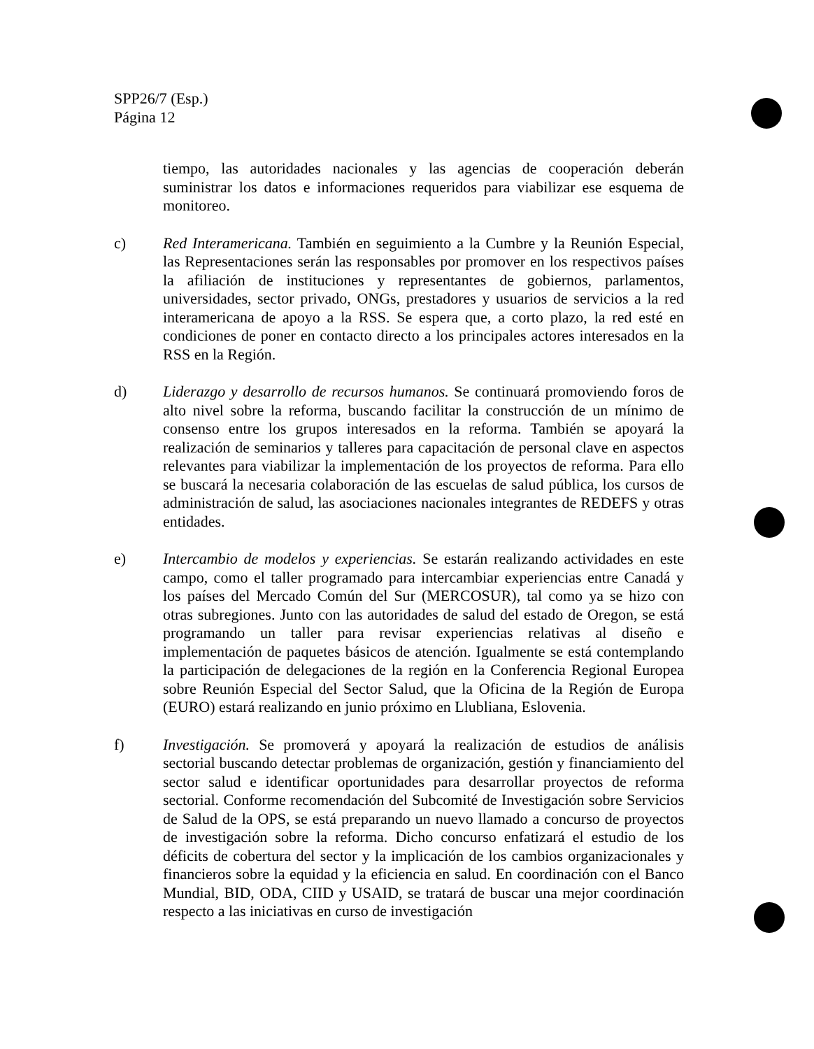SPP26/7 (Esp.)
Página 12
tiempo, las autoridades nacionales y las agencias de cooperación deberán suministrar los datos e informaciones requeridos para viabilizar ese esquema de monitoreo.
c) Red Interamericana. También en seguimiento a la Cumbre y la Reunión Especial, las Representaciones serán las responsables por promover en los respectivos países la afiliación de instituciones y representantes de gobiernos, parlamentos, universidades, sector privado, ONGs, prestadores y usuarios de servicios a la red interamericana de apoyo a la RSS. Se espera que, a corto plazo, la red esté en condiciones de poner en contacto directo a los principales actores interesados en la RSS en la Región.
d) Liderazgo y desarrollo de recursos humanos. Se continuará promoviendo foros de alto nivel sobre la reforma, buscando facilitar la construcción de un mínimo de consenso entre los grupos interesados en la reforma. También se apoyará la realización de seminarios y talleres para capacitación de personal clave en aspectos relevantes para viabilizar la implementación de los proyectos de reforma. Para ello se buscará la necesaria colaboración de las escuelas de salud pública, los cursos de administración de salud, las asociaciones nacionales integrantes de REDEFS y otras entidades.
e) Intercambio de modelos y experiencias. Se estarán realizando actividades en este campo, como el taller programado para intercambiar experiencias entre Canadá y los países del Mercado Común del Sur (MERCOSUR), tal como ya se hizo con otras subregiones. Junto con las autoridades de salud del estado de Oregon, se está programando un taller para revisar experiencias relativas al diseño e implementación de paquetes básicos de atención. Igualmente se está contemplando la participación de delegaciones de la región en la Conferencia Regional Europea sobre Reunión Especial del Sector Salud, que la Oficina de la Región de Europa (EURO) estará realizando en junio próximo en Llubliana, Eslovenia.
f) Investigación. Se promoverá y apoyará la realización de estudios de análisis sectorial buscando detectar problemas de organización, gestión y financiamiento del sector salud e identificar oportunidades para desarrollar proyectos de reforma sectorial. Conforme recomendación del Subcomité de Investigación sobre Servicios de Salud de la OPS, se está preparando un nuevo llamado a concurso de proyectos de investigación sobre la reforma. Dicho concurso enfatizará el estudio de los déficits de cobertura del sector y la implicación de los cambios organizacionales y financieros sobre la equidad y la eficiencia en salud. En coordinación con el Banco Mundial, BID, ODA, CIID y USAID, se tratará de buscar una mejor coordinación respecto a las iniciativas en curso de investigación